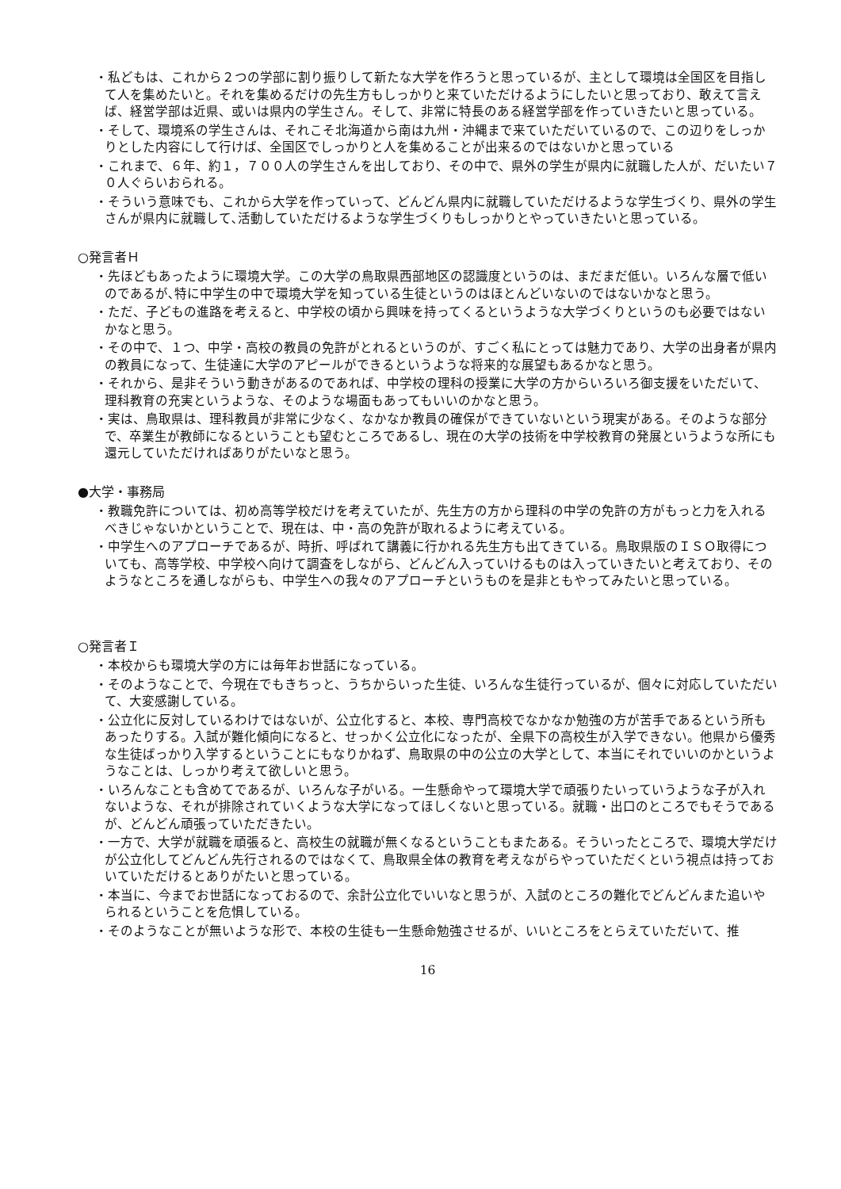・私どもは、これから２つの学部に割り振りして新たな大学を作ろうと思っているが、主として環境は全国区を目指して人を集めたいと。それを集めるだけの先生方もしっかりと来ていただけるようにしたいと思っており、敢えて言えば、経営学部は近県、或いは県内の学生さん。そして、非常に特長のある経営学部を作っていきたいと思っている。
・そして、環境系の学生さんは、それこそ北海道から南は九州・沖縄まで来ていただいているので、この辺りをしっかりとした内容にして行けば、全国区でしっかりと人を集めることが出来るのではないかと思っている
・これまで、６年、約１，７００人の学生さんを出しており、その中で、県外の学生が県内に就職した人が、だいたい７０人ぐらいおられる。
・そういう意味でも、これから大学を作っていって、どんどん県内に就職していただけるような学生づくり、県外の学生さんが県内に就職して､活動していただけるような学生づくりもしっかりとやっていきたいと思っている。
○発言者Ｈ
・先ほどもあったように環境大学。この大学の鳥取県西部地区の認識度というのは、まだまだ低い。いろんな層で低いのであるが､特に中学生の中で環境大学を知っている生徒というのはほとんどいないのではないかなと思う。
・ただ、子どもの進路を考えると、中学校の頃から興味を持ってくるというような大学づくりというのも必要ではないかなと思う。
・その中で、１つ、中学・高校の教員の免許がとれるというのが、すごく私にとっては魅力であり、大学の出身者が県内の教員になって、生徒達に大学のアピールができるというような将来的な展望もあるかなと思う。
・それから、是非そういう動きがあるのであれば、中学校の理科の授業に大学の方からいろいろ御支援をいただいて、理科教育の充実というような、そのような場面もあってもいいのかなと思う。
・実は、鳥取県は、理科教員が非常に少なく、なかなか教員の確保ができていないという現実がある。そのような部分で、卒業生が教師になるということも望むところであるし、現在の大学の技術を中学校教育の発展というような所にも還元していただければありがたいなと思う。
●大学・事務局
・教職免許については、初め高等学校だけを考えていたが、先生方の方から理科の中学の免許の方がもっと力を入れるべきじゃないかということで、現在は、中・高の免許が取れるように考えている。
・中学生へのアプローチであるが、時折、呼ばれて講義に行かれる先生方も出てきている。鳥取県版のＩＳＯ取得についても、高等学校、中学校へ向けて調査をしながら、どんどん入っていけるものは入っていきたいと考えており、そのようなところを通しながらも、中学生への我々のアプローチというものを是非ともやってみたいと思っている。
○発言者Ｉ
・本校からも環境大学の方には毎年お世話になっている。
・そのようなことで、今現在でもきちっと、うちからいった生徒、いろんな生徒行っているが、個々に対応していただいて、大変感謝している。
・公立化に反対しているわけではないが、公立化すると、本校、専門高校でなかなか勉強の方が苦手であるという所もあったりする。入試が難化傾向になると、せっかく公立化になったが、全県下の高校生が入学できない。他県から優秀な生徒ばっかり入学するということにもなりかねず、鳥取県の中の公立の大学として、本当にそれでいいのかというようなことは、しっかり考えて欲しいと思う。
・いろんなことも含めてであるが、いろんな子がいる。一生懸命やって環境大学で頑張りたいっていうような子が入れないような、それが排除されていくような大学になってほしくないと思っている。就職・出口のところでもそうであるが、どんどん頑張っていただきたい。
・一方で、大学が就職を頑張ると、高校生の就職が無くなるということもまたある。そういったところで、環境大学だけが公立化してどんどん先行されるのではなくて、鳥取県全体の教育を考えながらやっていただくという視点は持っておいていただけるとありがたいと思っている。
・本当に、今までお世話になっておるので、余計公立化でいいなと思うが、入試のところの難化でどんどんまた追いやられるということを危惧している。
・そのようなことが無いような形で、本校の生徒も一生懸命勉強させるが、いいところをとらえていただいて、推
16